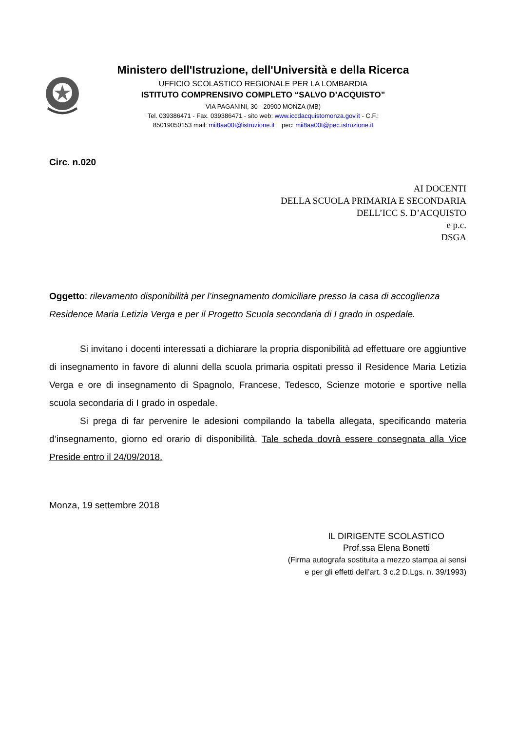Ministero dell'Istruzione, dell'Università e della Ricerca
UFFICIO SCOLASTICO REGIONALE PER LA LOMBARDIA
ISTITUTO COMPRENSIVO COMPLETO “SALVO D’ACQUISTO”
VIA PAGANINI, 30 - 20900 MONZA (MB)
Tel. 039386471 - Fax. 039386471 - sito web: www.iccdacquistomonza.gov.it - C.F.:
85019050153 mail: mii8aa00t@istruzione.it pec: mii8aa00t@pec.istruzione.it
Circ. n.020
AI DOCENTI
DELLA SCUOLA PRIMARIA E SECONDARIA
DELL’ICC S. D’ACQUISTO
e p.c.
DSGA
Oggetto: rilevamento disponibilità per l’insegnamento domiciliare presso la casa di accoglienza Residence Maria Letizia Verga e per il Progetto Scuola secondaria di I grado in ospedale.
Si invitano i docenti interessati a dichiarare la propria disponibilità ad effettuare ore aggiuntive di insegnamento in favore di alunni della scuola primaria ospitati presso il Residence Maria Letizia Verga e ore di insegnamento di Spagnolo, Francese, Tedesco, Scienze motorie e sportive nella scuola secondaria di I grado in ospedale.
Si prega di far pervenire le adesioni compilando la tabella allegata, specificando materia d’insegnamento, giorno ed orario di disponibilità. Tale scheda dovrà essere consegnata alla Vice Preside entro il 24/09/2018.
Monza, 19 settembre 2018
IL DIRIGENTE SCOLASTICO
Prof.ssa Elena Bonetti
(Firma autografa sostituita a mezzo stampa ai sensi
e per gli effetti dell’art. 3 c.2 D.Lgs. n. 39/1993)